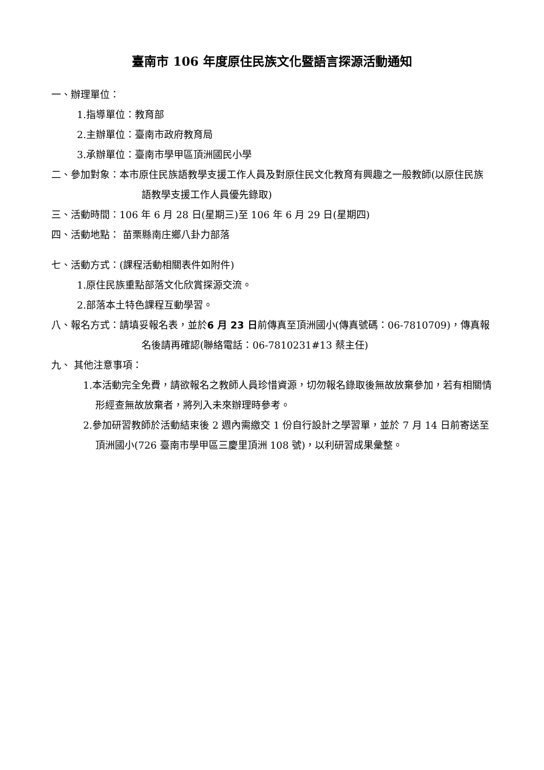臺南市 106 年度原住民族文化暨語言探源活動通知
一、辦理單位：
1.指導單位：教育部
2.主辦單位：臺南市政府教育局
3.承辦單位：臺南市學甲區頂洲國民小學
二、參加對象：本市原住民族語教學支援工作人員及對原住民文化教育有興趣之一般教師(以原住民族語教學支援工作人員優先錄取)
三、活動時間：106 年 6 月 28 日(星期三)至 106 年 6 月 29 日(星期四)
四、活動地點： 苗栗縣南庄鄉八卦力部落
七、活動方式：(課程活動相關表件如附件)
1.原住民族重點部落文化欣賞探源交流。
2.部落本土特色課程互動學習。
八、報名方式：請填妥報名表，並於6 月 23 日前傳真至頂洲國小(傳真號碼：06-7810709)，傳真報名後請再確認(聯絡電話：06-7810231#13 蔡主任)
九、 其他注意事項：
1.本活動完全免費，請欲報名之教師人員珍惜資源，切勿報名錄取後無故放棄參加，若有相關情形經查無故放棄者，將列入未來辦理時參考。
2.參加研習教師於活動結束後 2 週內需繳交 1 份自行設計之學習單，並於 7 月 14 日前寄送至頂洲國小(726 臺南市學甲區三慶里頂洲 108 號)，以利研習成果彙整。